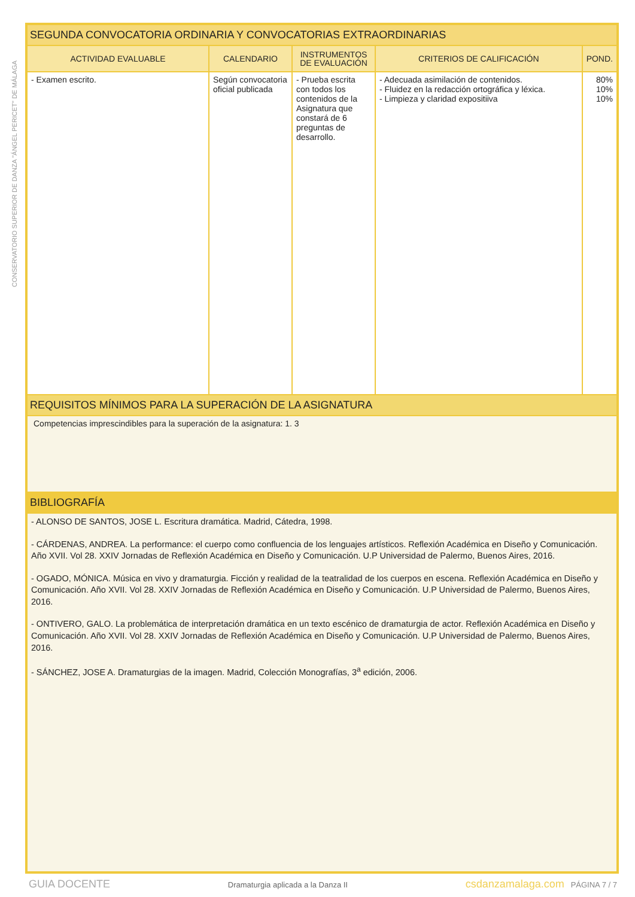CONSERVATORIO SUPERIOR DE DANZA "ÁNGEL PERICET" DE MÁLAGA
| SEGUNDA CONVOCATORIA ORDINARIA Y CONVOCATORIAS EXTRAORDINARIAS | | | | |
| ACTIVIDAD EVALUABLE | CALENDARIO | INSTRUMENTOS DE EVALUACIÓN | CRITERIOS DE CALIFICACIÓN | POND. |
| - Examen escrito. | Según convocatoria oficial publicada | - Prueba escrita con todos los contenidos de la Asignatura que constará de 6 preguntas de desarrollo. | - Adecuada asimilación de contenidos. - Fluidez en la redacción ortográfica y léxica. - Limpieza y claridad expositiiva | 80% 10% 10% |
| REQUISITOS MÍNIMOS PARA LA SUPERACIÓN DE LA ASIGNATURA | | | | |
| Competencias imprescindibles para la superación de la asignatura: 1. 3 | | | | |
| BIBLIOGRAFÍA | | | | |
| - ALONSO DE SANTOS, JOSE L. Escritura dramática. Madrid, Cátedra, 1998. - CÁRDENAS, ANDREA. La performance: el cuerpo como confluencia de los lenguajes artísticos. Reflexión Académica en Diseño y Comunicación. Año XVII. Vol 28. XXIV Jornadas de Reflexión Académica en Diseño y Comunicación. U.P Universidad de Palermo, Buenos Aires, 2016. - OGADO, MÓNICA. Música en vivo y dramaturgia. Ficción y realidad de la teatralidad de los cuerpos en escena. Reflexión Académica en Diseño y Comunicación. Año XVII. Vol 28. XXIV Jornadas de Reflexión Académica en Diseño y Comunicación. U.P Universidad de Palermo, Buenos Aires, 2016. - ONTIVERO, GALO. La problemática de interpretación dramática en un texto escénico de dramaturgia de actor. Reflexión Académica en Diseño y Comunicación. Año XVII. Vol 28. XXIV Jornadas de Reflexión Académica en Diseño y Comunicación. U.P Universidad de Palermo, Buenos Aires, 2016. - SÁNCHEZ, JOSE A. Dramaturgias de la imagen. Madrid, Colección Monografías, 3<sup>a</sup> edición, 2006. | | | | |
GUIA DOCENTE Dramaturgia aplicada a la Danza II csdanzamalaga.com PÁGINA 7 / 7